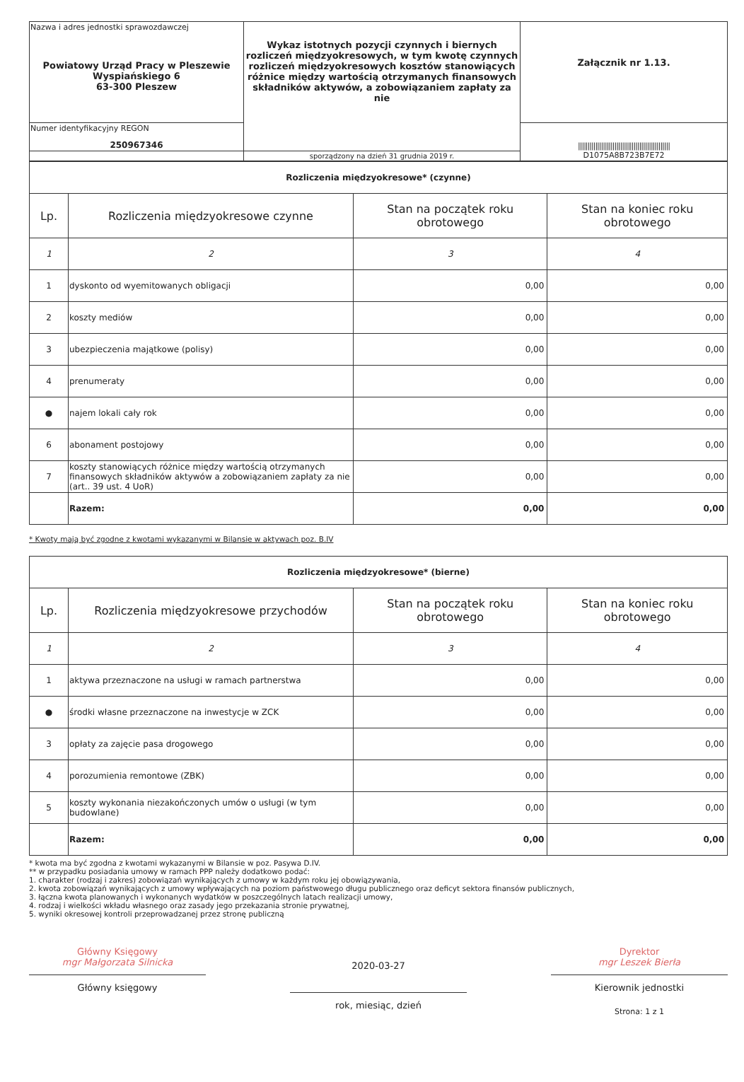| Nazwa i adres jednostki sprawozdawczej Powiatowy Urząd Pracy w Pleszewie Wyspiańskiego 6 63-300 Pleszew | Wykaz istotnych pozycji czynnych i biernych rozliczeń międzyokresowych, w tym kwotę czynnych rozliczeń międzyokresowych kosztów stanowiących różnice między wartością otrzymanych finansowych składników aktywów, a zobowiązaniem zapłaty za nie | Załącznik nr 1.13. |
| Numer identyfikacyjny REGON 250967346 | | //////////////////////////////////////////////// D1075A8B723B7E72 |
| | sporządzony na dzień 31 grudnia 2019 r. | |
| Rozliczenia międzyokresowe* (czynne) | | | |
| Lp. | Rozliczenia międzyokresowe czynne | Stan na początek roku obrotowego | Stan na koniec roku obrotowego |
| 1 | 2 | 3 | 4 |
| 1 | dyskonto od wyemitowanych obligacji | 0,00 | 0,00 |
| 2 | koszty mediów | 0,00 | 0,00 |
| 3 | ubezpieczenia majątkowe (polisy) | 0,00 | 0,00 |
| 4 | prenumeraty | 0,00 | 0,00 |
| ● | najem lokali cały rok | 0,00 | 0,00 |
| 6 | abonament postojowy | 0,00 | 0,00 |
| 7 | koszty stanowiących różnice między wartością otrzymanych finansowych składników aktywów a zobowiązaniem zapłaty za nie (art.. 39 ust. 4 UoR) | 0,00 | 0,00 |
| | Razem: | 0,00 | 0,00 |
* Kwoty mają być zgodne z kwotami wykazanymi w Bilansie w aktywach poz. B.IV
| Rozliczenia międzyokresowe* (bierne) | | | |
| Lp. | Rozliczenia międzyokresowe przychodów | Stan na początek roku obrotowego | Stan na koniec roku obrotowego |
| 1 | 2 | 3 | 4 |
| 1 | aktywa przeznaczone na usługi w ramach partnerstwa | 0,00 | 0,00 |
| ● | środki własne przeznaczone na inwestycje w ZCK | 0,00 | 0,00 |
| 3 | opłaty za zajęcie pasa drogowego | 0,00 | 0,00 |
| 4 | porozumienia remontowe (ZBK) | 0,00 | 0,00 |
| 5 | koszty wykonania niezakończonych umów o usługi (w tym budowlane) | 0,00 | 0,00 |
| | Razem: | 0,00 | 0,00 |
* kwota ma być zgodna z kwotami wykazanymi w Bilansie w poz. Pasywa D.IV.
** w przypadku posiadania umowy w ramach PPP należy dodatkowo podać:
1. charakter (rodzaj i zakres) zobowiązań wynikających z umowy w każdym roku jej obowiązywania,
2. kwota zobowiązań wynikających z umowy wpływających na poziom państwowego długu publicznego oraz deficyt sektora finansów publicznych,
3. łączna kwota planowanych i wykonanych wydatków w poszczególnych latach realizacji umowy,
4. rodzaj i wielkości wkładu własnego oraz zasady jego przekazania stronie prywatnej,
5. wyniki okresowej kontroli przeprowadzanej przez stronę publiczną
Główny Księgowy
mgr Małgorzata Silnicka
Główny księgowy
2020-03-27
rok, miesiąc, dzień
Dyrektor
mgr Leszek Bierła
Kierownik jednostki
Strona: 1 z 1